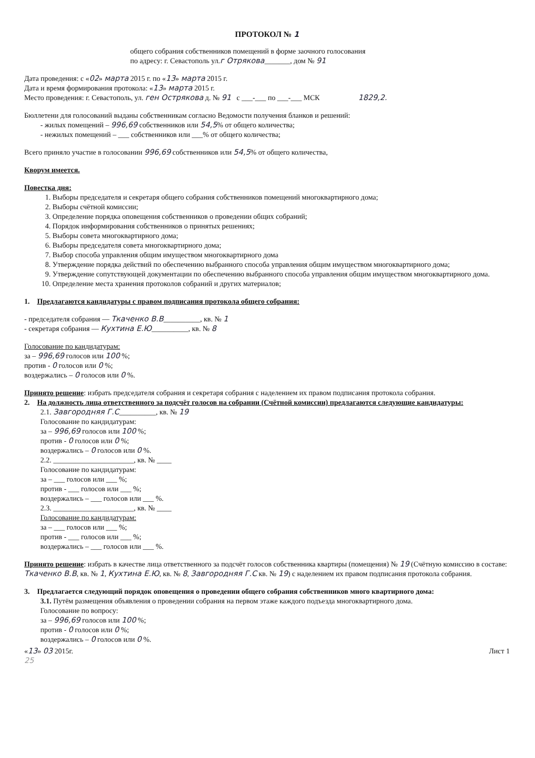ПРОТОКОЛ № 1
общего собрания собственников помещений в форме заочного голосования
по адресу: г. Севастополь ул.г Отрякова_______, дом № 91
Дата проведения: с «02» марта 2015 г. по «13» марта 2015 г.
Дата и время формирования протокола: «13» марта 2015 г.
Место проведения: г. Севастополь, ул. ген Острякова д. № 91 с ___-___ по ___-___ МСК 1829,2.
Бюллетени для голосований выданы собственникам согласно Ведомости получения бланков и решений:
- жилых помещений – 996,69 собственников или 54,5% от общего количества;
- нежилых помещений – ___ собственников или ___% от общего количества;
Всего приняло участие в голосовании 996,69 собственников или 54,5% от общего количества,
Кворум имеется.
Повестка дня:
1. Выборы председателя и секретаря общего собрания собственников помещений многоквартирного дома;
2. Выборы счётной комиссии;
3. Определение порядка оповещения собственников о проведении общих собраний;
4. Порядок информирования собственников о принятых решениях;
5. Выборы совета многоквартирного дома;
6. Выборы председателя совета многоквартирного дома;
7. Выбор способа управления общим имуществом многоквартирного дома
8. Утверждение порядка действий по обеспечению выбранного способа управления общим имуществом многоквартирного дома;
9. Утверждение сопутствующей документации по обеспечению выбранного способа управления общим имуществом многоквартирного дома.
10. Определение места хранения протоколов собраний и других материалов;
1. Предлагаются кандидатуры с правом подписания протокола общего собрания:
- председателя собрания — Ткаченко В.В__________, кв. № 1
- секретаря собрания — Кухтина Е.Ю__________, кв. № 8
Голосование по кандидатурам:
за – 996,69 голосов или 100 %;
против - 0 голосов или 0 %;
воздержались – 0 голосов или 0 %.
Принято решение: избрать председателя собрания и секретаря собрания с наделением их правом подписания протокола собрания.
2. На должность лица ответственного за подсчёт голосов на собрании (Счётной комиссии) предлагаются следующие кандидатуры:
2.1. Завгородняя Г.С__________, кв. № 19
Голосование по кандидатурам:
за – 996,69 голосов или 100 %;
против - 0 голосов или 0 %;
воздержались – 0 голосов или 0 %.
2.2. ______________________, кв. № ____
Голосование по кандидатурам:
за – ___ голосов или ___ %;
против - ___ голосов или ___ %;
воздержались – ___ голосов или ___ %.
2.3. ______________________, кв. № ____
Голосование по кандидатурам:
за – ___ голосов или ___ %;
против - ___ голосов или ___ %;
воздержались – ___ голосов или ___ %.
Принято решение: избрать в качестве лица ответственного за подсчёт голосов собственника квартиры (помещения) № 19 (Счётную комиссию в составе: Ткаченко В.В, кв. № 1, Кухтина Е.Ю, кв. № 8, Завгородняя Г.С кв. № 19) с наделением их правом подписания протокола собрания.
3. Предлагается следующий порядок оповещения о проведении общего собрания собственников много квартирного дома:
3.1. Путём размещения объявления о проведении собрания на первом этаже каждого подъезда многоквартирного дома.
Голосование по вопросу:
за – 996,69 голосов или 100 %;
против - 0 голосов или 0 %;
воздержались – 0 голосов или 0 %.
«13» 03 2015г. Лист 1
25